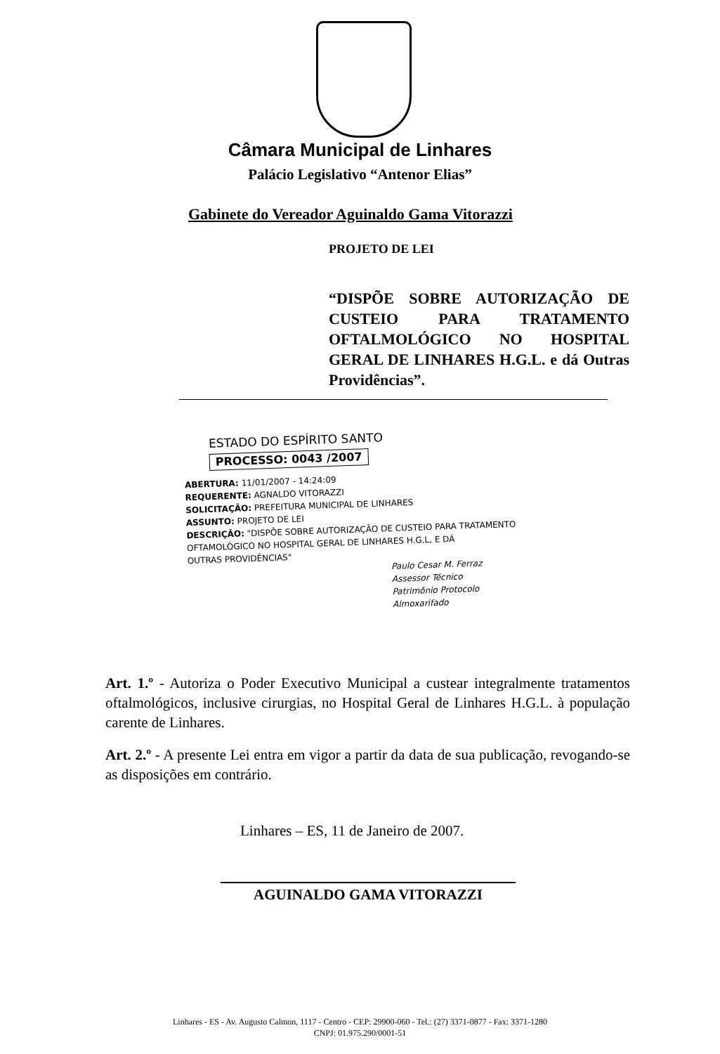Câmara Municipal de Linhares
Palácio Legislativo “Antenor Elias”
Gabinete do Vereador Aguinaldo Gama Vitorazzi
PROJETO DE LEI
“DISPÕE SOBRE AUTORIZAÇÃO DE CUSTEIO PARA TRATAMENTO OFTALMOLÓGICO NO HOSPITAL GERAL DE LINHARES H.G.L. e dá Outras Providências”.
ESTADO DO ESPÍRITO SANTO
PROCESSO: 0043 /2007
ABERTURA: 11/01/2007 - 14:24:09
REQUERENTE: AGNALDO VITORAZZI
SOLICITAÇÃO: PREFEITURA MUNICIPAL DE LINHARES
ASSUNTO: PROJETO DE LEI
DESCRIÇÃO: "DISPÕE SOBRE AUTORIZAÇÃO DE CUSTEIO PARA TRATAMENTO
OFTAMOLÓGICO NO HOSPITAL GERAL DE LINHARES H.G.L, E DÁ
OUTRAS PROVIDÊNCIAS"
Paulo Cesar M. Ferraz
Assessor Técnico
Patrimônio Protocolo
Almoxarifado
Art. 1.º - Autoriza o Poder Executivo Municipal a custear integralmente tratamentos oftalmológicos, inclusive cirurgias, no Hospital Geral de Linhares H.G.L. à população carente de Linhares.
Art. 2.º - A presente Lei entra em vigor a partir da data de sua publicação, revogando-se as disposições em contrário.
Linhares – ES, 11 de Janeiro de 2007.
AGUINALDO GAMA VITORAZZI
Linhares - ES - Av. Augusto Calmon, 1117 - Centro - CEP: 29900-060 - Tel.: (27) 3371-0877 - Fax: 3371-1280
CNPJ: 01.975.290/0001-51